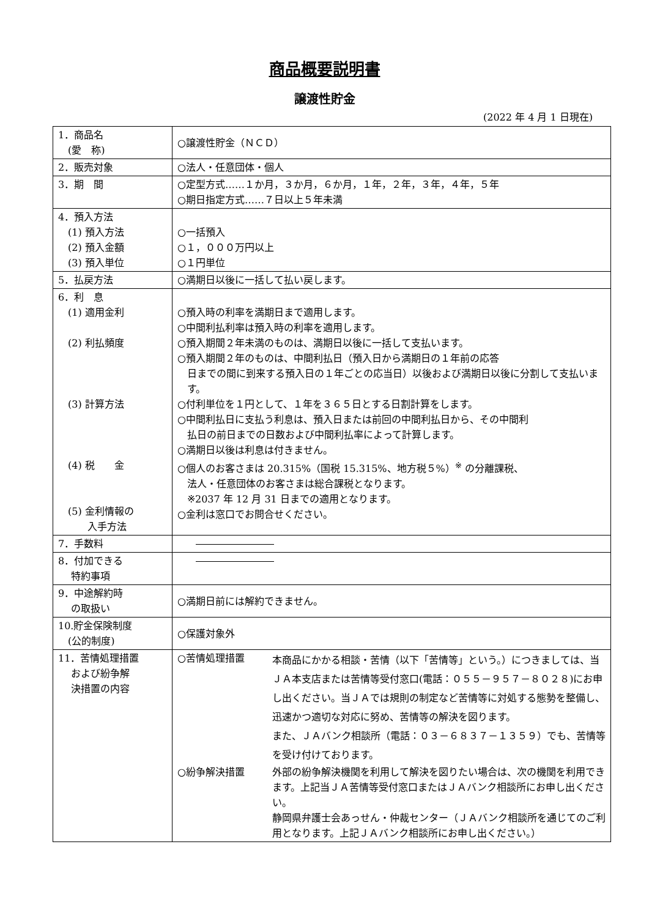商品概要説明書
譲渡性貯金
(2022 年 4 月 1 日現在)
| 1．商品名 (愛 称) | ○譲渡性貯金（ＮＣＤ） |
| 2．販売対象 | ○法人・任意団体・個人 |
| 3．期 間 | ○定型方式……１か月，３か月，６か月，１年，２年，３年，４年，５年 ○期日指定方式……７日以上５年未満 |
| 4．預入方法 (1) 預入方法 (2) 預入金額 (3) 預入単位 | ○一括預入 ○１，０００万円以上 ○１円単位 |
| 5．払戻方法 | ○満期日以後に一括して払い戻します。 |
| 6．利 息 (1) 適用金利 (2) 利払頻度 (3) 計算方法 (4) 税 金 (5) 金利情報の 入手方法 | ○預入時の利率を満期日まで適用します。 ○中間利払利率は預入時の利率を適用します。 ○預入期間２年未満のものは、満期日以後に一括して支払います。 ○預入期間２年のものは、中間利払日（預入日から満期日の１年前の応答 日までの間に到来する預入日の１年ごとの応当日）以後および満期日以後に分割して支払います。 ○付利単位を１円として、１年を３６５日とする日割計算をします。 ○中間利払日に支払う利息は、預入日または前回の中間利払日から、その中間利 払日の前日までの日数および中間利払率によって計算します。 ○満期日以後は利息は付きません。 ○個人のお客さまは 20.315%（国税 15.315%、地方税５%）<sup>※</sup> の分離課税、 法人・任意団体のお客さまは総合課税となります。 ※2037 年 12 月 31 日までの適用となります。 ○金利は窓口でお問合せください。 |
| 7．手数料 | |
| 8．付加できる 特約事項 | |
| 9．中途解約時 の取扱い | ○満期日前には解約できません。 |
| 10.貯金保険制度 (公的制度) | ○保護対象外 |
| 11．苦情処理措置 および紛争解 決措置の内容 | ○苦情処理措置 本商品にかかる相談・苦情（以下「苦情等」という。）につきましては、当ＪＡ本支店または苦情等受付窓口(電話：０５５－９５７－８０２８)にお申し出ください。当ＪＡでは規則の制定など苦情等に対処する態勢を整備し、迅速かつ適切な対応に努め、苦情等の解決を図ります。 また、ＪＡバンク相談所（電話：０３－６８３７－１３５９）でも、苦情等を受け付けております。 ○紛争解決措置 外部の紛争解決機関を利用して解決を図りたい場合は、次の機関を利用できます。上記当ＪＡ苦情等受付窓口またはＪＡバンク相談所にお申し出ください。 静岡県弁護士会あっせん・仲裁センター（ＪＡバンク相談所を通じてのご利用となります。上記ＪＡバンク相談所にお申し出ください。） |